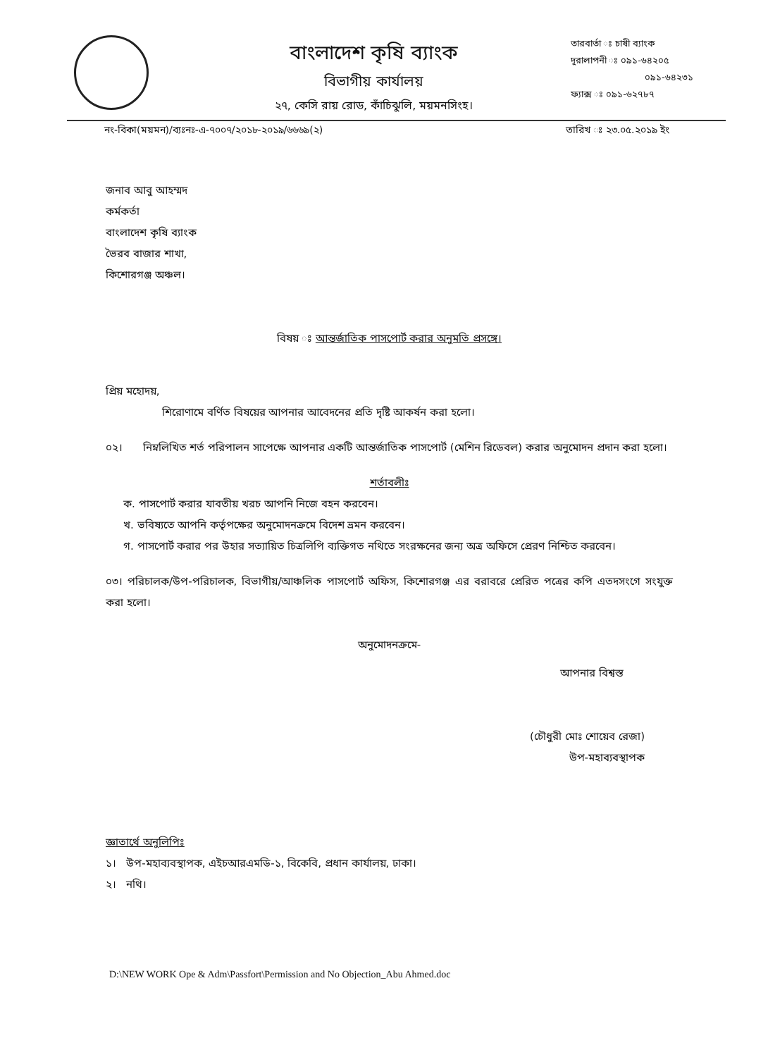বাংলাদেশ কৃষি ব্যাংক
বিভাগীয় কার্যালয়
২৭, কেসি রায় রোড, কাঁচিঝুলি, ময়মনসিংহ।
তারবার্তা ঃ চাষী ব্যাংক
দূরালাপনী ঃ ০৯১-৬৪২০৫
০৯১-৬৪২৩১
ফ্যাক্স ঃ ০৯১-৬২৭৮৭
নং-বিকা(ময়মন)/ব্যঃনঃ-এ-৭০০৭/২০১৮-২০১৯/৬৬৬৯(২) তারিখ ঃ ২৩.০৫.২০১৯ ইং
জনাব আবু আহম্মদ
কর্মকর্তা
বাংলাদেশ কৃষি ব্যাংক
ভৈরব বাজার শাখা,
কিশোরগঞ্জ অঞ্চল।
বিষয় ঃ আন্তর্জাতিক পাসপোর্ট করার অনুমতি প্রসঙ্গে।
প্রিয় মহোদয়,
শিরোণামে বর্ণিত বিষয়ের আপনার আবেদনের প্রতি দৃষ্টি আকর্ষন করা হলো।
০২। নিম্নলিখিত শর্ত পরিপালন সাপেক্ষে আপনার একটি আন্তর্জাতিক পাসপোর্ট (মেশিন রিডেবল) করার অনুমোদন প্রদান করা হলো।
শর্তাবলীঃ
ক. পাসপোর্ট করার যাবতীয় খরচ আপনি নিজে বহন করবেন।
খ. ভবিষ্যতে আপনি কর্তৃপক্ষের অনুমোদনক্রমে বিদেশ ভ্রমন করবেন।
গ. পাসপোর্ট করার পর উহার সত্যায়িত চিত্রলিপি ব্যক্তিগত নথিতে সংরক্ষনের জন্য অত্র অফিসে প্রেরণ নিশ্চিত করবেন।
০৩। পরিচালক/উপ-পরিচালক, বিভাগীয়/আঞ্চলিক পাসপোর্ট অফিস, কিশোরগঞ্জ এর বরাবরে প্রেরিত পত্রের কপি এতদসংগে সংযুক্ত করা হলো।
অনুমোদনক্রমে-
আপনার বিশ্বস্ত
(চৌধুরী মোঃ শোয়েব রেজা)
উপ-মহাব্যবস্থাপক
জ্ঞাতার্থে অনুলিপিঃ
১। উপ-মহাব্যবস্থাপক, এইচআরএমডি-১, বিকেবি, প্রধান কার্যালয়, ঢাকা।
২। নথি।
D:\NEW WORK Ope & Adm\Passfort\Permission and No Objection_Abu Ahmed.doc